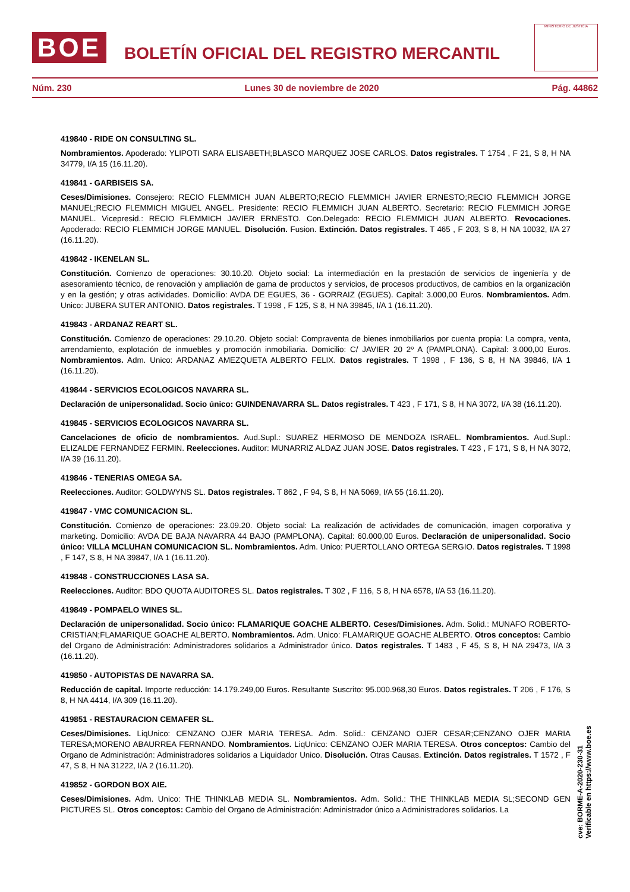BOE
BOLETÍN OFICIAL DEL REGISTRO MERCANTIL
MINISTERIO DE JUSTICIA
Núm. 230 Lunes 30 de noviembre de 2020 Pág. 44862
419840 - RIDE ON CONSULTING SL.
Nombramientos. Apoderado: YLIPOTI SARA ELISABETH;BLASCO MARQUEZ JOSE CARLOS. Datos registrales. T 1754 , F 21, S 8, H NA 34779, I/A 15 (16.11.20).
419841 - GARBISEIS SA.
Ceses/Dimisiones. Consejero: RECIO FLEMMICH JUAN ALBERTO;RECIO FLEMMICH JAVIER ERNESTO;RECIO FLEMMICH JORGE MANUEL;RECIO FLEMMICH MIGUEL ANGEL. Presidente: RECIO FLEMMICH JUAN ALBERTO. Secretario: RECIO FLEMMICH JORGE MANUEL. Vicepresid.: RECIO FLEMMICH JAVIER ERNESTO. Con.Delegado: RECIO FLEMMICH JUAN ALBERTO. Revocaciones. Apoderado: RECIO FLEMMICH JORGE MANUEL. Disolución. Fusion. Extinción. Datos registrales. T 465 , F 203, S 8, H NA 10032, I/A 27 (16.11.20).
419842 - IKENELAN SL.
Constitución. Comienzo de operaciones: 30.10.20. Objeto social: La intermediación en la prestación de servicios de ingeniería y de asesoramiento técnico, de renovación y ampliación de gama de productos y servicios, de procesos productivos, de cambios en la organización y en la gestión; y otras actividades. Domicilio: AVDA DE EGUES, 36 - GORRAIZ (EGUES). Capital: 3.000,00 Euros. Nombramientos. Adm. Unico: JUBERA SUTER ANTONIO. Datos registrales. T 1998 , F 125, S 8, H NA 39845, I/A 1 (16.11.20).
419843 - ARDANAZ REART SL.
Constitución. Comienzo de operaciones: 29.10.20. Objeto social: Compraventa de bienes inmobiliarios por cuenta propia: La compra, venta, arrendamiento, explotación de inmuebles y promoción inmobiliaria. Domicilio: C/ JAVIER 20 2º A (PAMPLONA). Capital: 3.000,00 Euros. Nombramientos. Adm. Unico: ARDANAZ AMEZQUETA ALBERTO FELIX. Datos registrales. T 1998 , F 136, S 8, H NA 39846, I/A 1 (16.11.20).
419844 - SERVICIOS ECOLOGICOS NAVARRA SL.
Declaración de unipersonalidad. Socio único: GUINDENAVARRA SL. Datos registrales. T 423 , F 171, S 8, H NA 3072, I/A 38 (16.11.20).
419845 - SERVICIOS ECOLOGICOS NAVARRA SL.
Cancelaciones de oficio de nombramientos. Aud.Supl.: SUAREZ HERMOSO DE MENDOZA ISRAEL. Nombramientos. Aud.Supl.: ELIZALDE FERNANDEZ FERMIN. Reelecciones. Auditor: MUNARRIZ ALDAZ JUAN JOSE. Datos registrales. T 423 , F 171, S 8, H NA 3072, I/A 39 (16.11.20).
419846 - TENERIAS OMEGA SA.
Reelecciones. Auditor: GOLDWYNS SL. Datos registrales. T 862 , F 94, S 8, H NA 5069, I/A 55 (16.11.20).
419847 - VMC COMUNICACION SL.
Constitución. Comienzo de operaciones: 23.09.20. Objeto social: La realización de actividades de comunicación, imagen corporativa y marketing. Domicilio: AVDA DE BAJA NAVARRA 44 BAJO (PAMPLONA). Capital: 60.000,00 Euros. Declaración de unipersonalidad. Socio único: VILLA MCLUHAN COMUNICACION SL. Nombramientos. Adm. Unico: PUERTOLLANO ORTEGA SERGIO. Datos registrales. T 1998 , F 147, S 8, H NA 39847, I/A 1 (16.11.20).
419848 - CONSTRUCCIONES LASA SA.
Reelecciones. Auditor: BDO QUOTA AUDITORES SL. Datos registrales. T 302 , F 116, S 8, H NA 6578, I/A 53 (16.11.20).
419849 - POMPAELO WINES SL.
Declaración de unipersonalidad. Socio único: FLAMARIQUE GOACHE ALBERTO. Ceses/Dimisiones. Adm. Solid.: MUNAFO ROBERTO-CRISTIAN;FLAMARIQUE GOACHE ALBERTO. Nombramientos. Adm. Unico: FLAMARIQUE GOACHE ALBERTO. Otros conceptos: Cambio del Organo de Administración: Administradores solidarios a Administrador único. Datos registrales. T 1483 , F 45, S 8, H NA 29473, I/A 3 (16.11.20).
419850 - AUTOPISTAS DE NAVARRA SA.
Reducción de capital. Importe reducción: 14.179.249,00 Euros. Resultante Suscrito: 95.000.968,30 Euros. Datos registrales. T 206 , F 176, S 8, H NA 4414, I/A 309 (16.11.20).
419851 - RESTAURACION CEMAFER SL.
Ceses/Dimisiones. LiqUnico: CENZANO OJER MARIA TERESA. Adm. Solid.: CENZANO OJER CESAR;CENZANO OJER MARIA TERESA;MORENO ABAURREA FERNANDO. Nombramientos. LiqUnico: CENZANO OJER MARIA TERESA. Otros conceptos: Cambio del Organo de Administración: Administradores solidarios a Liquidador Unico. Disolución. Otras Causas. Extinción. Datos registrales. T 1572 , F 47, S 8, H NA 31222, I/A 2 (16.11.20).
419852 - GORDON BOX AIE.
Ceses/Dimisiones. Adm. Unico: THE THINKLAB MEDIA SL. Nombramientos. Adm. Solid.: THE THINKLAB MEDIA SL;SECOND GEN PICTURES SL. Otros conceptos: Cambio del Organo de Administración: Administrador único a Administradores solidarios. La
cve: BORME-A-2020-230-31
Verificable en https://www.boe.es